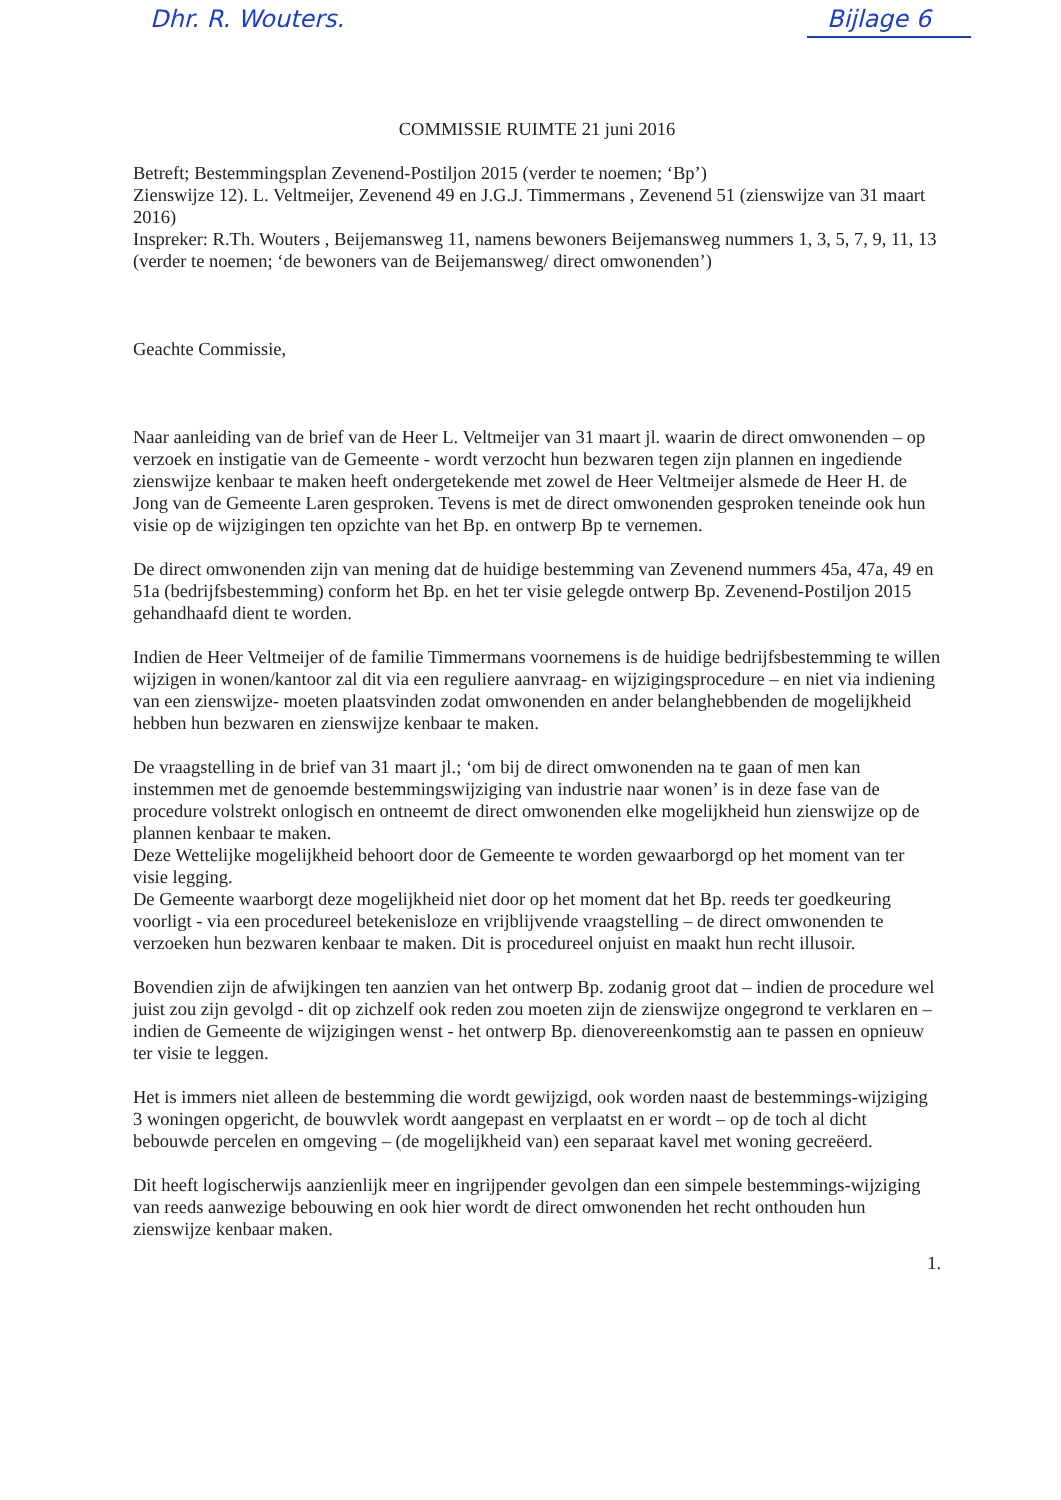Dhr. R. Wouters. Bijlage 6
COMMISSIE RUIMTE 21 juni 2016
Betreft; Bestemmingsplan Zevenend-Postiljon 2015 (verder te noemen; ‘Bp’)
Zienswijze 12). L. Veltmeijer, Zevenend 49 en J.G.J. Timmermans , Zevenend 51 (zienswijze van 31 maart 2016)
Inspreker: R.Th. Wouters , Beijemansweg 11, namens bewoners Beijemansweg nummers 1, 3, 5, 7, 9, 11, 13 (verder te noemen; ‘de bewoners van de Beijemansweg/ direct omwonenden’)
Geachte Commissie,
Naar aanleiding van de brief van de Heer L. Veltmeijer van 31 maart jl. waarin de direct omwonenden – op verzoek en instigatie van de Gemeente - wordt verzocht hun bezwaren tegen zijn plannen en ingediende zienswijze kenbaar te maken heeft ondergetekende met zowel de Heer Veltmeijer alsmede de Heer H. de Jong van de Gemeente Laren gesproken. Tevens is met de direct omwonenden gesproken teneinde ook hun visie op de wijzigingen ten opzichte van het Bp. en ontwerp Bp te vernemen.
De direct omwonenden zijn van mening dat de huidige bestemming van Zevenend nummers 45a, 47a, 49 en 51a (bedrijfsbestemming) conform het Bp. en het ter visie gelegde ontwerp Bp. Zevenend-Postiljon 2015 gehandhaafd dient te worden.
Indien de Heer Veltmeijer of de familie Timmermans voornemens is de huidige bedrijfsbestemming te willen wijzigen in wonen/kantoor zal dit via een reguliere aanvraag- en wijzigingsprocedure – en niet via indiening van een zienswijze- moeten plaatsvinden zodat omwonenden en ander belanghebbenden de mogelijkheid hebben hun bezwaren en zienswijze kenbaar te maken.
De vraagstelling in de brief van 31 maart jl.; ‘om bij de direct omwonenden na te gaan of men kan instemmen met de genoemde bestemmingswijziging van industrie naar wonen’ is in deze fase van de procedure volstrekt onlogisch en ontneemt de direct omwonenden elke mogelijkheid hun zienswijze op de plannen kenbaar te maken.
Deze Wettelijke mogelijkheid behoort door de Gemeente te worden gewaarborgd op het moment van ter visie legging.
De Gemeente waarborgt deze mogelijkheid niet door op het moment dat het Bp. reeds ter goedkeuring voorligt - via een procedureel betekenisloze en vrijblijvende vraagstelling – de direct omwonenden te verzoeken hun bezwaren kenbaar te maken. Dit is procedureel onjuist en maakt hun recht illusoir.
Bovendien zijn de afwijkingen ten aanzien van het ontwerp Bp. zodanig groot dat – indien de procedure wel juist zou zijn gevolgd - dit op zichzelf ook reden zou moeten zijn de zienswijze ongegrond te verklaren en – indien de Gemeente de wijzigingen wenst - het ontwerp Bp. dienovereenkomstig aan te passen en opnieuw ter visie te leggen.
Het is immers niet alleen de bestemming die wordt gewijzigd, ook worden naast de bestemmings-wijziging 3 woningen opgericht, de bouwvlek wordt aangepast en verplaatst en er wordt – op de toch al dicht bebouwde percelen en omgeving – (de mogelijkheid van) een separaat kavel met woning gecreëerd.
Dit heeft logischerwijs aanzienlijk meer en ingrijpender gevolgen dan een simpele bestemmings-wijziging van reeds aanwezige bebouwing en ook hier wordt de direct omwonenden het recht onthouden hun zienswijze kenbaar maken.
1.